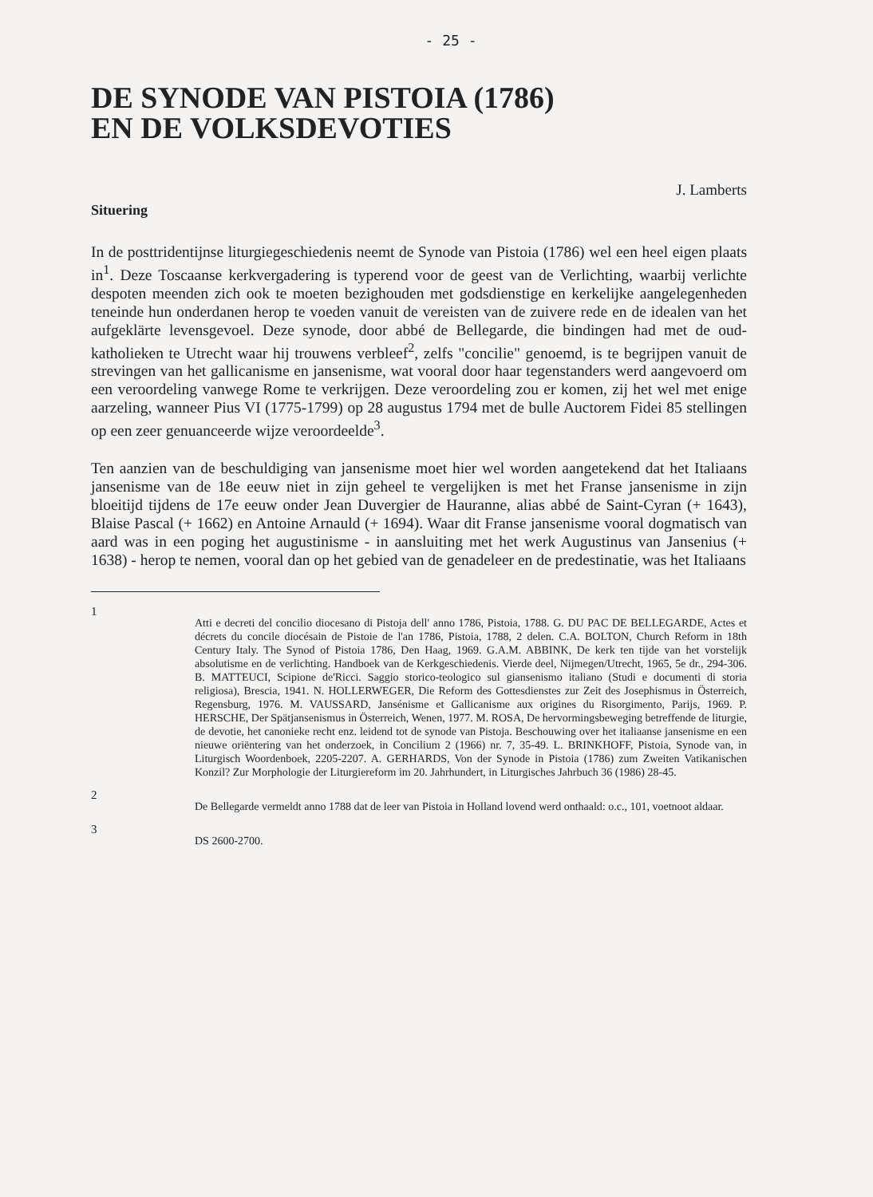- 25 -
DE SYNODE VAN PISTOIA (1786)
EN DE VOLKSDEVOTIES
J. Lamberts
Situering
In de posttridentijnse liturgiegeschiedenis neemt de Synode van Pistoia (1786) wel een heel eigen plaats in<sup>1</sup>. Deze Toscaanse kerkvergadering is typerend voor de geest van de Verlichting, waarbij verlichte despoten meenden zich ook te moeten bezighouden met godsdienstige en kerkelijke aangelegenheden teneinde hun onderdanen herop te voeden vanuit de vereisten van de zuivere rede en de idealen van het aufgeklärte levensgevoel. Deze synode, door abbé de Bellegarde, die bindingen had met de oud-katholieken te Utrecht waar hij trouwens verbleef<sup>2</sup>, zelfs "concilie" genoemd, is te begrijpen vanuit de strevingen van het gallicanisme en jansenisme, wat vooral door haar tegenstanders werd aangevoerd om een veroordeling vanwege Rome te verkrijgen. Deze veroordeling zou er komen, zij het wel met enige aarzeling, wanneer Pius VI (1775-1799) op 28 augustus 1794 met de bulle Auctorem Fidei 85 stellingen op een zeer genuanceerde wijze veroordeelde<sup>3</sup>.
Ten aanzien van de beschuldiging van jansenisme moet hier wel worden aangetekend dat het Italiaans jansenisme van de 18e eeuw niet in zijn geheel te vergelijken is met het Franse jansenisme in zijn bloeitijd tijdens de 17e eeuw onder Jean Duvergier de Hauranne, alias abbé de Saint-Cyran (+ 1643), Blaise Pascal (+ 1662) en Antoine Arnauld (+ 1694). Waar dit Franse jansenisme vooral dogmatisch van aard was in een poging het augustinisme - in aansluiting met het werk Augustinus van Jansenius (+ 1638) - herop te nemen, vooral dan op het gebied van de genadeleer en de predestinatie, was het Italiaans
1 Atti e decreti del concilio diocesano di Pistoja dell' anno 1786, Pistoia, 1788. G. DU PAC DE BELLEGARDE, Actes et décrets du concile diocésain de Pistoie de l'an 1786, Pistoia, 1788, 2 delen. C.A. BOLTON, Church Reform in 18th Century Italy. The Synod of Pistoia 1786, Den Haag, 1969. G.A.M. ABBINK, De kerk ten tijde van het vorstelijk absolutisme en de verlichting. Handboek van de Kerkgeschiedenis. Vierde deel, Nijmegen/Utrecht, 1965, 5e dr., 294-306. B. MATTEUCI, Scipione de'Ricci. Saggio storico-teologico sul giansenismo italiano (Studi e documenti di storia religiosa), Brescia, 1941. N. HOLLERWEGER, Die Reform des Gottesdienstes zur Zeit des Josephismus in Österreich, Regensburg, 1976. M. VAUSSARD, Jansénisme et Gallicanisme aux origines du Risorgimento, Parijs, 1969. P. HERSCHE, Der Spätjansenismus in Österreich, Wenen, 1977. M. ROSA, De hervormingsbeweging betreffende de liturgie, de devotie, het canonieke recht enz. leidend tot de synode van Pistoja. Beschouwing over het italiaanse jansenisme en een nieuwe oriëntering van het onderzoek, in Concilium 2 (1966) nr. 7, 35-49. L. BRINKHOFF, Pistoia, Synode van, in Liturgisch Woordenboek, 2205-2207. A. GERHARDS, Von der Synode in Pistoia (1786) zum Zweiten Vatikanischen Konzil? Zur Morphologie der Liturgiereform im 20. Jahrhundert, in Liturgisches Jahrbuch 36 (1986) 28-45.
2 De Bellegarde vermeldt anno 1788 dat de leer van Pistoia in Holland lovend werd onthaald: o.c., 101, voetnoot aldaar.
3 DS 2600-2700.